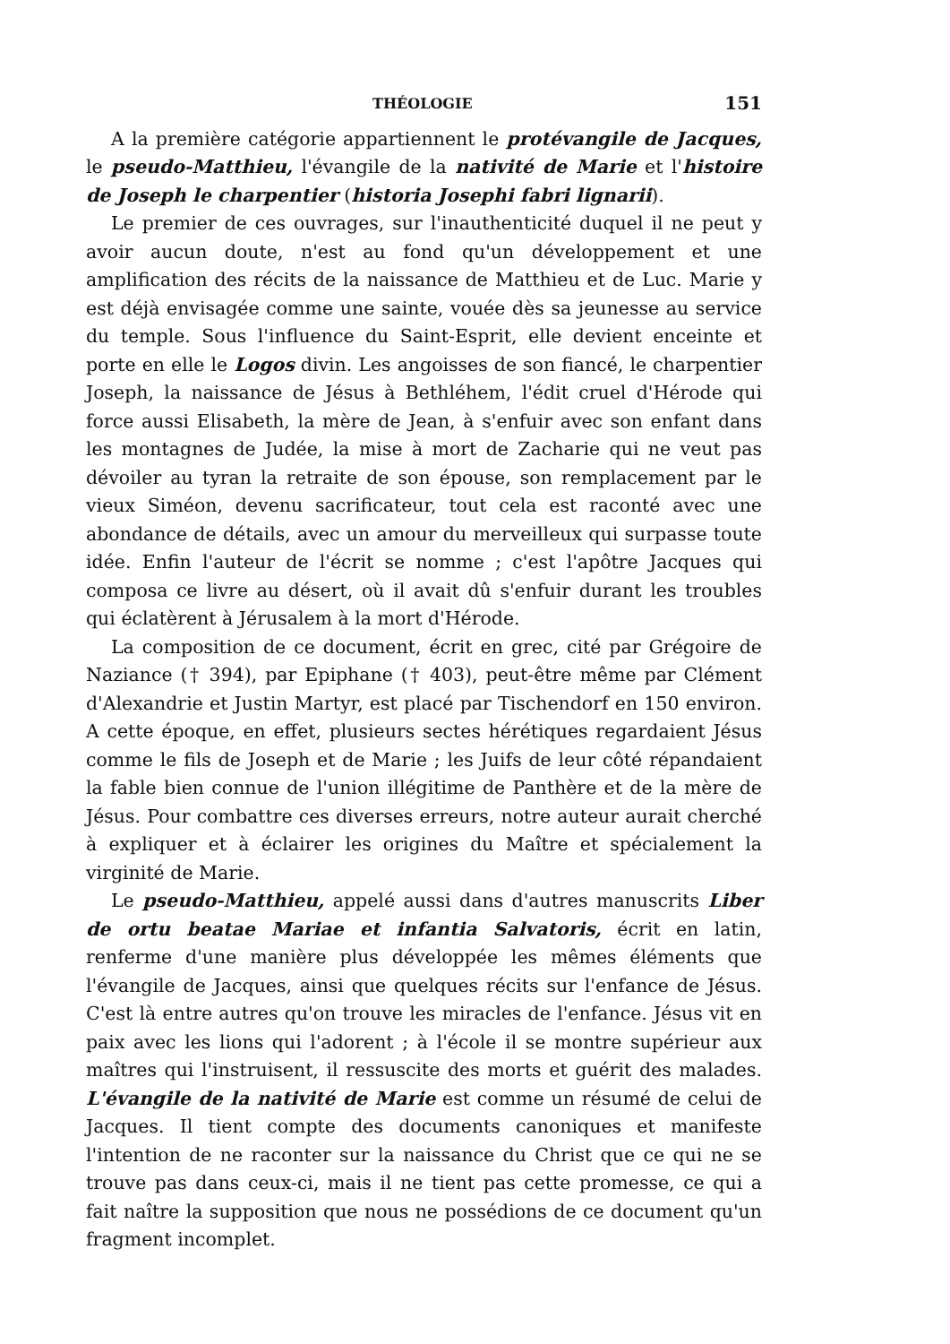THÉOLOGIE 151
A la première catégorie appartiennent le protévangile de Jacques, le pseudo-Matthieu, l'évangile de la nativité de Marie et l'histoire de Joseph le charpentier (historia Josephi fabri lignarii).
Le premier de ces ouvrages, sur l'inauthenticité duquel il ne peut y avoir aucun doute, n'est au fond qu'un développement et une amplification des récits de la naissance de Matthieu et de Luc. Marie y est déjà envisagée comme une sainte, vouée dès sa jeunesse au service du temple. Sous l'influence du Saint-Esprit, elle devient enceinte et porte en elle le Logos divin. Les angoisses de son fiancé, le charpentier Joseph, la naissance de Jésus à Bethléhem, l'édit cruel d'Hérode qui force aussi Elisabeth, la mère de Jean, à s'enfuir avec son enfant dans les montagnes de Judée, la mise à mort de Zacharie qui ne veut pas dévoiler au tyran la retraite de son épouse, son remplacement par le vieux Siméon, devenu sacrificateur, tout cela est raconté avec une abondance de détails, avec un amour du merveilleux qui surpasse toute idée. Enfin l'auteur de l'écrit se nomme ; c'est l'apôtre Jacques qui composa ce livre au désert, où il avait dû s'enfuir durant les troubles qui éclatèrent à Jérusalem à la mort d'Hérode.
La composition de ce document, écrit en grec, cité par Grégoire de Naziance († 394), par Epiphane († 403), peut-être même par Clément d'Alexandrie et Justin Martyr, est placé par Tischendorf en 150 environ. A cette époque, en effet, plusieurs sectes hérétiques regardaient Jésus comme le fils de Joseph et de Marie ; les Juifs de leur côté répandaient la fable bien connue de l'union illégitime de Panthère et de la mère de Jésus. Pour combattre ces diverses erreurs, notre auteur aurait cherché à expliquer et à éclairer les origines du Maître et spécialement la virginité de Marie.
Le pseudo-Matthieu, appelé aussi dans d'autres manuscrits Liber de ortu beatae Mariae et infantia Salvatoris, écrit en latin, renferme d'une manière plus développée les mêmes éléments que l'évangile de Jacques, ainsi que quelques récits sur l'enfance de Jésus. C'est là entre autres qu'on trouve les miracles de l'enfance. Jésus vit en paix avec les lions qui l'adorent ; à l'école il se montre supérieur aux maîtres qui l'instruisent, il ressuscite des morts et guérit des malades. L'évangile de la nativité de Marie est comme un résumé de celui de Jacques. Il tient compte des documents canoniques et manifeste l'intention de ne raconter sur la naissance du Christ que ce qui ne se trouve pas dans ceux-ci, mais il ne tient pas cette promesse, ce qui a fait naître la supposition que nous ne possédions de ce document qu'un fragment incomplet.